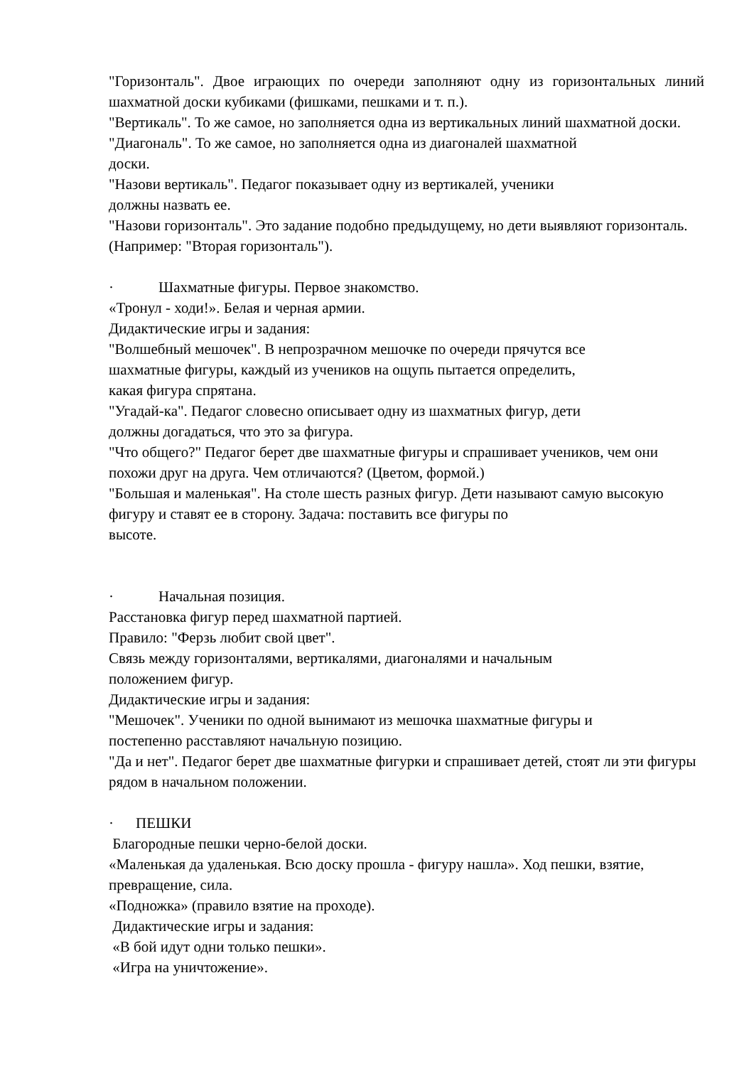"Горизонталь". Двое играющих по очереди заполняют одну из горизонтальных линий шахматной доски кубиками (фишками, пешками и т. п.).
"Вертикаль". То же самое, но заполняется одна из вертикальных линий шахматной доски.
"Диагональ". То же самое, но заполняется одна из диагоналей шахматной
доски.
"Назови вертикаль". Педагог показывает одну из вертикалей, ученики
должны назвать ее.
"Назови горизонталь". Это задание подобно предыдущему, но дети выявляют горизонталь. (Например: "Вторая горизонталь").
· Шахматные фигуры. Первое знакомство.
«Тронул - ходи!». Белая и черная армии.
Дидактические игры и задания:
"Волшебный мешочек". В непрозрачном мешочке по очереди прячутся все
шахматные фигуры, каждый из учеников на ощупь пытается определить,
какая фигура спрятана.
"Угадай-ка". Педагог словесно описывает одну из шахматных фигур, дети
должны догадаться, что это за фигура.
"Что общего?" Педагог берет две шахматные фигуры и спрашивает учеников, чем они похожи друг на друга. Чем отличаются? (Цветом, формой.)
"Большая и маленькая". На столе шесть разных фигур. Дети называют самую высокую фигуру и ставят ее в сторону. Задача: поставить все фигуры по
высоте.
· Начальная позиция.
Расстановка фигур перед шахматной партией.
Правило: "Ферзь любит свой цвет".
Связь между горизонталями, вертикалями, диагоналями и начальным
положением фигур.
Дидактические игры и задания:
"Мешочек". Ученики по одной вынимают из мешочка шахматные фигуры и
постепенно расставляют начальную позицию.
"Да и нет". Педагог берет две шахматные фигурки и спрашивает детей, стоят ли эти фигуры рядом в начальном положении.
· ПЕШКИ
Благородные пешки черно-белой доски.
«Маленькая да удаленькая. Всю доску прошла - фигуру нашла». Ход пешки, взятие, превращение, сила.
«Подножка» (правило взятие на проходе).
Дидактические игры и задания:
«В бой идут одни только пешки».
«Игра на уничтожение».